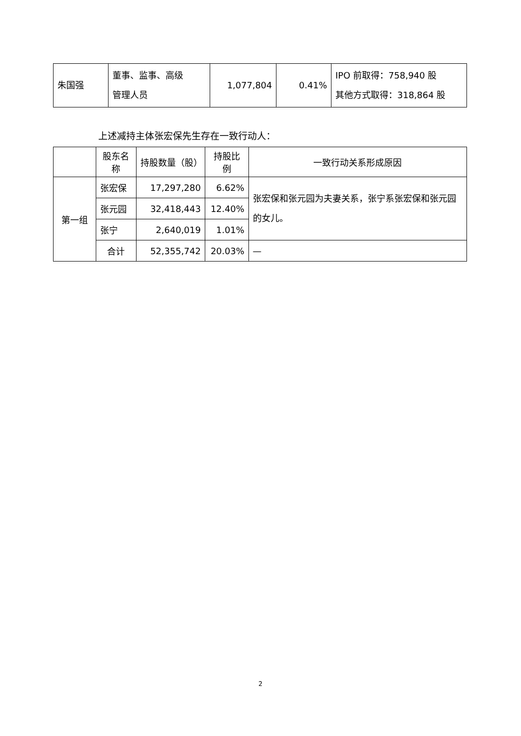| 朱国强 | 董事、监事、高级 管理人员 | 1,077,804 | 0.41% | IPO 前取得：758,940 股 其他方式取得：318,864 股 |
上述减持主体张宏保先生存在一致行动人：
| | 股东名称 | 持股数量（股） | 持股比例 | 一致行动关系形成原因 |
| --- | --- | --- | --- | --- |
| 第一组 | 张宏保 | 17,297,280 | 6.62% | 张宏保和张元园为夫妻关系，张宁系张宏保和张元园的女儿。 |
| | 张元园 | 32,418,443 | 12.40% | |
| | 张宁 | 2,640,019 | 1.01% | |
| | 合计 | 52,355,742 | 20.03% | — |
2